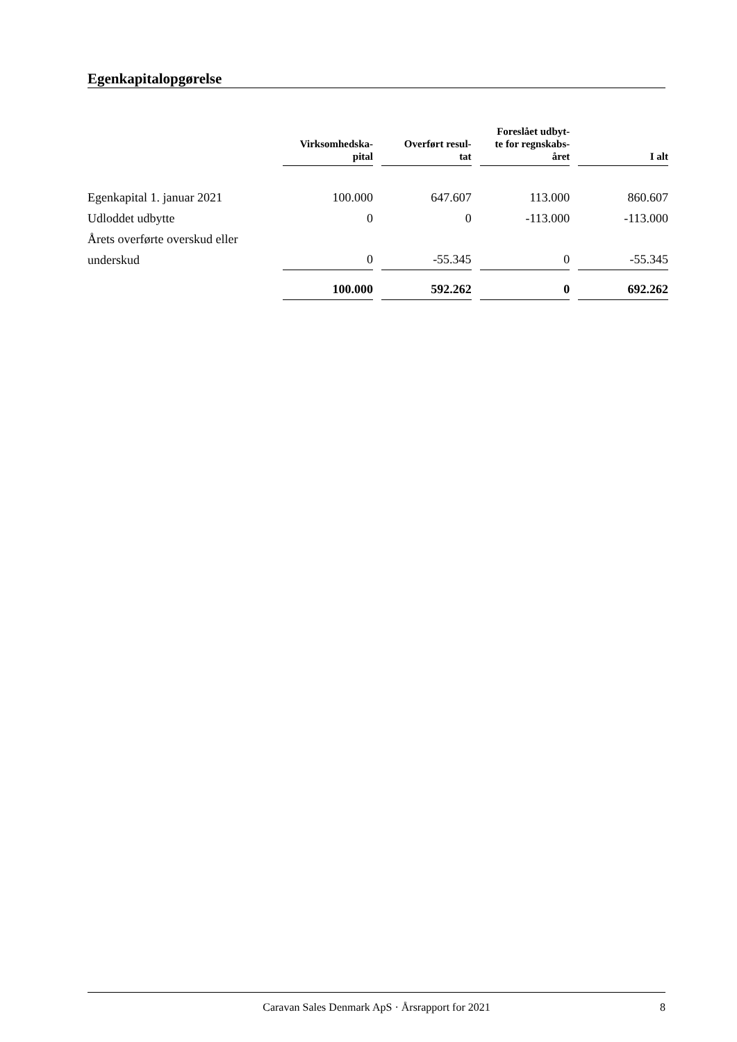Egenkapitalopgørelse
| | Virksomhedska- pital | | Overført resul- tat | | Foreslået udbyt- te for regnskabs- året | | I alt |
| --- | --- | --- | --- | --- | --- | --- | --- |
| Egenkapital 1. januar 2021 | 100.000 | | 647.607 | | 113.000 | | 860.607 |
| Udloddet udbytte | 0 | | 0 | | -113.000 | | -113.000 |
| Årets overførte overskud eller underskud | 0 | | -55.345 | | 0 | | -55.345 |
| | 100.000 | | 592.262 | | 0 | | 692.262 |
Caravan Sales Denmark ApS · Årsrapport for 2021 8